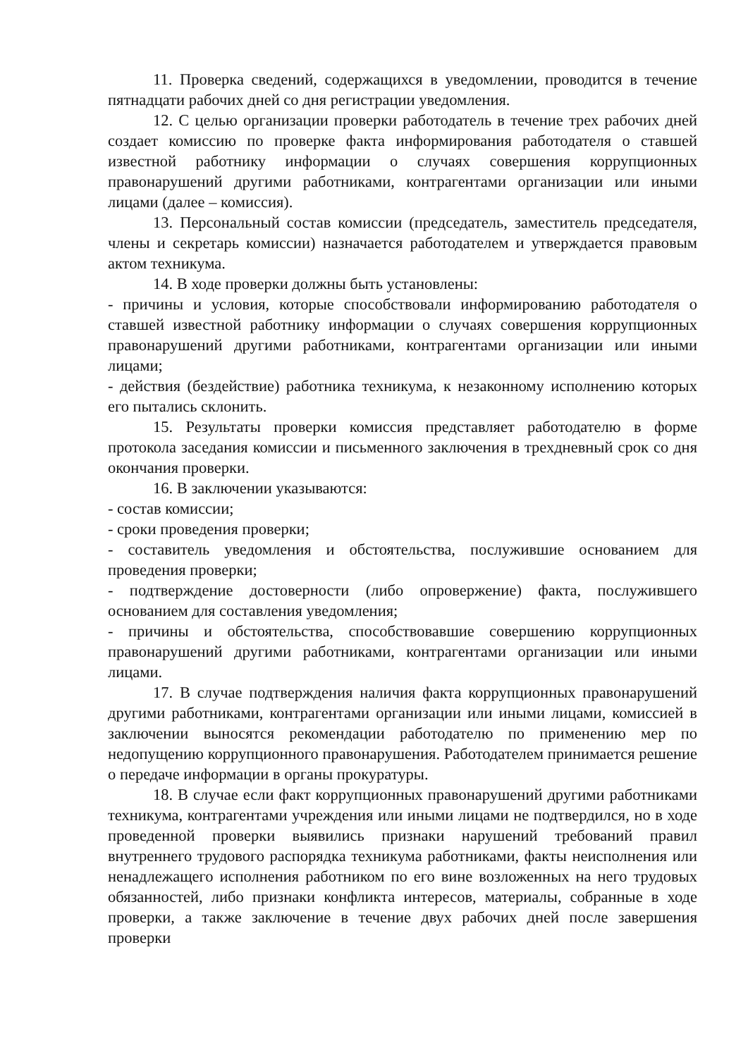11. Проверка сведений, содержащихся в уведомлении, проводится в течение пятнадцати рабочих дней со дня регистрации уведомления.
12. С целью организации проверки работодатель в течение трех рабочих дней создает комиссию по проверке факта информирования работодателя о ставшей известной работнику информации о случаях совершения коррупционных правонарушений другими работниками, контрагентами организации или иными лицами (далее – комиссия).
13. Персональный состав комиссии (председатель, заместитель председателя, члены и секретарь комиссии) назначается работодателем и утверждается правовым актом техникума.
14. В ходе проверки должны быть установлены:
- причины и условия, которые способствовали информированию работодателя о ставшей известной работнику информации о случаях совершения коррупционных правонарушений другими работниками, контрагентами организации или иными лицами;
- действия (бездействие) работника техникума, к незаконному исполнению которых его пытались склонить.
15. Результаты проверки комиссия представляет работодателю в форме протокола заседания комиссии и письменного заключения в трехдневный срок со дня окончания проверки.
16. В заключении указываются:
- состав комиссии;
- сроки проведения проверки;
- составитель уведомления и обстоятельства, послужившие основанием для проведения проверки;
- подтверждение достоверности (либо опровержение) факта, послужившего основанием для составления уведомления;
- причины и обстоятельства, способствовавшие совершению коррупционных правонарушений другими работниками, контрагентами организации или иными лицами.
17. В случае подтверждения наличия факта коррупционных правонарушений другими работниками, контрагентами организации или иными лицами, комиссией в заключении выносятся рекомендации работодателю по применению мер по недопущению коррупционного правонарушения. Работодателем принимается решение о передаче информации в органы прокуратуры.
18. В случае если факт коррупционных правонарушений другими работниками техникума, контрагентами учреждения или иными лицами не подтвердился, но в ходе проведенной проверки выявились признаки нарушений требований правил внутреннего трудового распорядка техникума работниками, факты неисполнения или ненадлежащего исполнения работником по его вине возложенных на него трудовых обязанностей, либо признаки конфликта интересов, материалы, собранные в ходе проверки, а также заключение в течение двух рабочих дней после завершения проверки